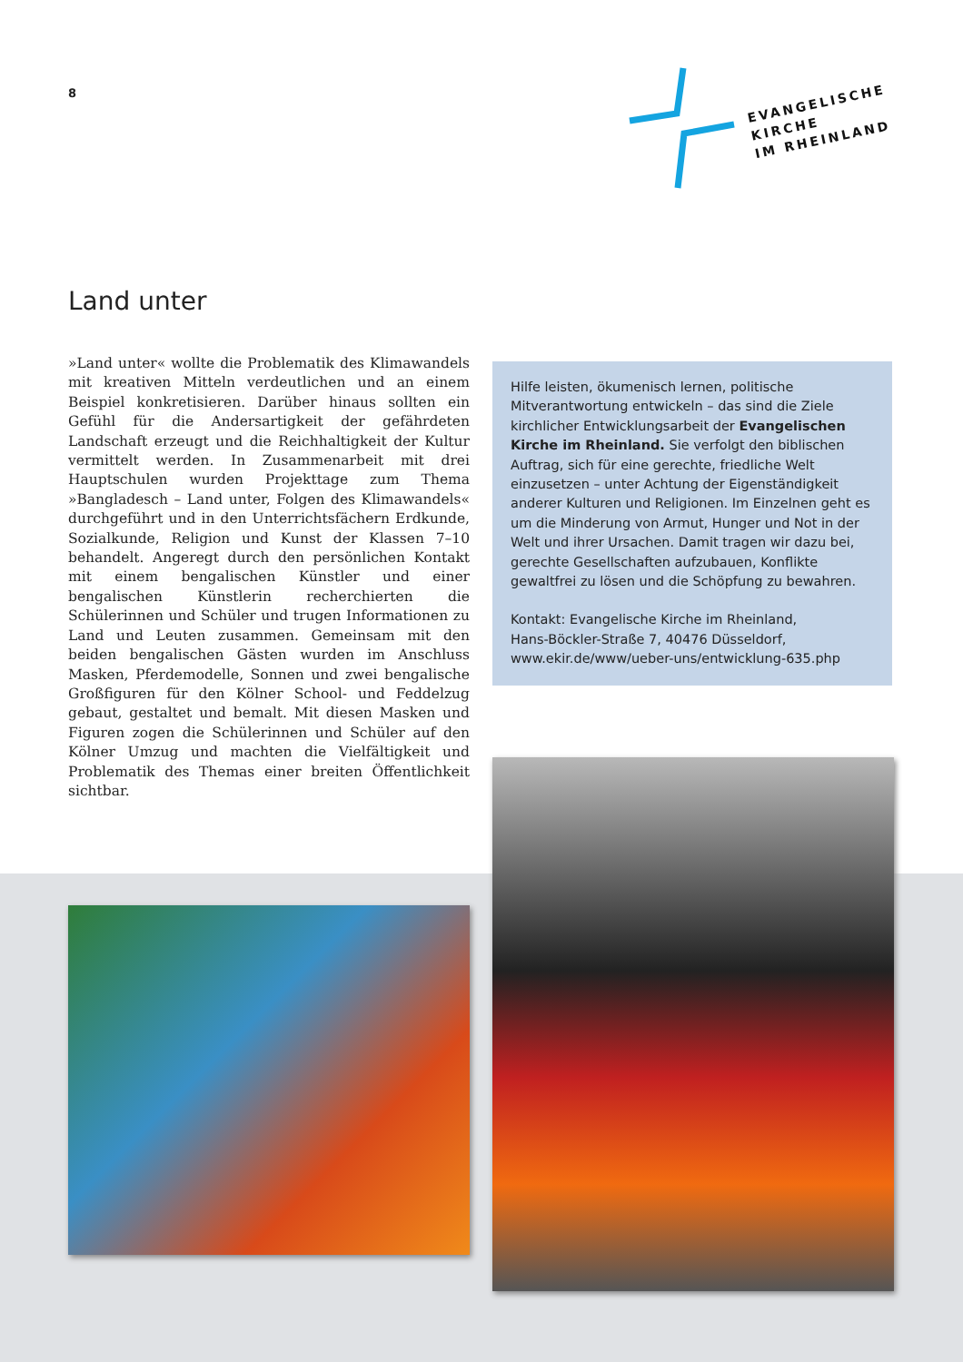8
EVANGELISCHE
KIRCHE
IM RHEINLAND
Land unter
»Land unter« wollte die Problematik des Klimawandels mit kreativen Mitteln verdeutlichen und an einem Beispiel konkretisieren. Darüber hinaus sollten ein Gefühl für die Andersartigkeit der gefährdeten Landschaft erzeugt und die Reichhaltigkeit der Kultur vermittelt werden. In Zusammenarbeit mit drei Hauptschulen wurden Projekttage zum Thema »Bangladesch – Land unter, Folgen des Klimawandels« durchgeführt und in den Unterrichtsfächern Erdkunde, Sozialkunde, Religion und Kunst der Klassen 7–10 behandelt. Angeregt durch den persönlichen Kontakt mit einem bengalischen Künstler und einer bengalischen Künstlerin recherchierten die Schülerinnen und Schüler und trugen Informationen zu Land und Leuten zusammen. Gemeinsam mit den beiden bengalischen Gästen wurden im Anschluss Masken, Pferdemodelle, Sonnen und zwei bengalische Großfiguren für den Kölner School- und Feddelzug gebaut, gestaltet und bemalt. Mit diesen Masken und Figuren zogen die Schülerinnen und Schüler auf den Kölner Umzug und machten die Vielfältigkeit und Problematik des Themas einer breiten Öffentlichkeit sichtbar.
Hilfe leisten, ökumenisch lernen, politische Mitverantwortung entwickeln – das sind die Ziele kirchlicher Entwicklungsarbeit der Evangelischen Kirche im Rheinland. Sie verfolgt den biblischen Auftrag, sich für eine gerechte, friedliche Welt einzusetzen – unter Achtung der Eigenständigkeit anderer Kulturen und Religionen. Im Einzelnen geht es um die Minderung von Armut, Hunger und Not in der Welt und ihrer Ursachen. Damit tragen wir dazu bei, gerechte Gesellschaften aufzubauen, Konflikte gewaltfrei zu lösen und die Schöpfung zu bewahren.
Kontakt: Evangelische Kirche im Rheinland,
Hans-Böckler-Straße 7, 40476 Düsseldorf,
www.ekir.de/www/ueber-uns/entwicklung-635.php